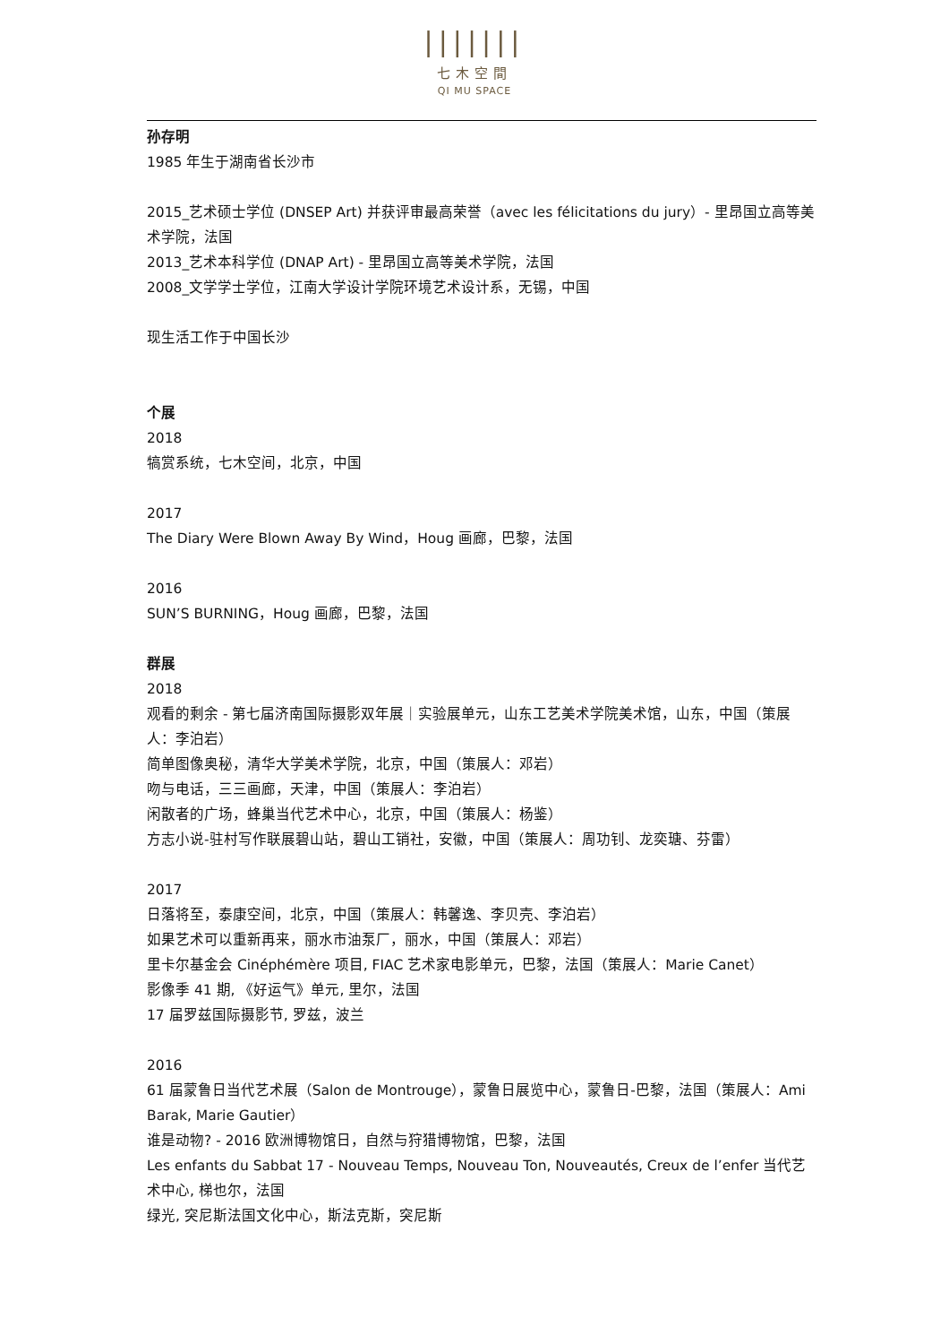|||||||
七木空間
QI MU SPACE
孙存明
1985 年生于湖南省长沙市
2015_艺术硕士学位 (DNSEP Art) 并获评审最高荣誉（avec les félicitations du jury）- 里昂国立高等美术学院，法国
2013_艺术本科学位 (DNAP Art) - 里昂国立高等美术学院，法国
2008_文学学士学位，江南大学设计学院环境艺术设计系，无锡，中国
现生活工作于中国长沙
个展
2018
犒赏系统，七木空间，北京，中国
2017
The Diary Were Blown Away By Wind，Houg 画廊，巴黎，法国
2016
SUN’S BURNING，Houg 画廊，巴黎，法国
群展
2018
观看的剩余 - 第七届济南国际摄影双年展｜实验展单元，山东工艺美术学院美术馆，山东，中国（策展人：李泊岩）
简单图像奥秘，清华大学美术学院，北京，中国（策展人：邓岩）
吻与电话，三三画廊，天津，中国（策展人：李泊岩）
闲散者的广场，蜂巢当代艺术中心，北京，中国（策展人：杨鉴）
方志小说-驻村写作联展碧山站，碧山工销社，安徽，中国（策展人：周功钊、龙奕瑭、芬雷）
2017
日落将至，泰康空间，北京，中国（策展人：韩馨逸、李贝壳、李泊岩）
如果艺术可以重新再来，丽水市油泵厂，丽水，中国（策展人：邓岩）
里卡尔基金会 Cinéphémère 项目, FIAC 艺术家电影单元，巴黎，法国（策展人：Marie Canet）
影像季 41 期, 《好运气》单元, 里尔，法国
17 届罗兹国际摄影节, 罗兹，波兰
2016
61 届蒙鲁日当代艺术展（Salon de Montrouge），蒙鲁日展览中心，蒙鲁日-巴黎，法国（策展人：Ami Barak, Marie Gautier）
谁是动物? - 2016 欧洲博物馆日，自然与狩猎博物馆，巴黎，法国
Les enfants du Sabbat 17 - Nouveau Temps, Nouveau Ton, Nouveautés, Creux de l’enfer 当代艺术中心, 梯也尔，法国
绿光, 突尼斯法国文化中心，斯法克斯，突尼斯